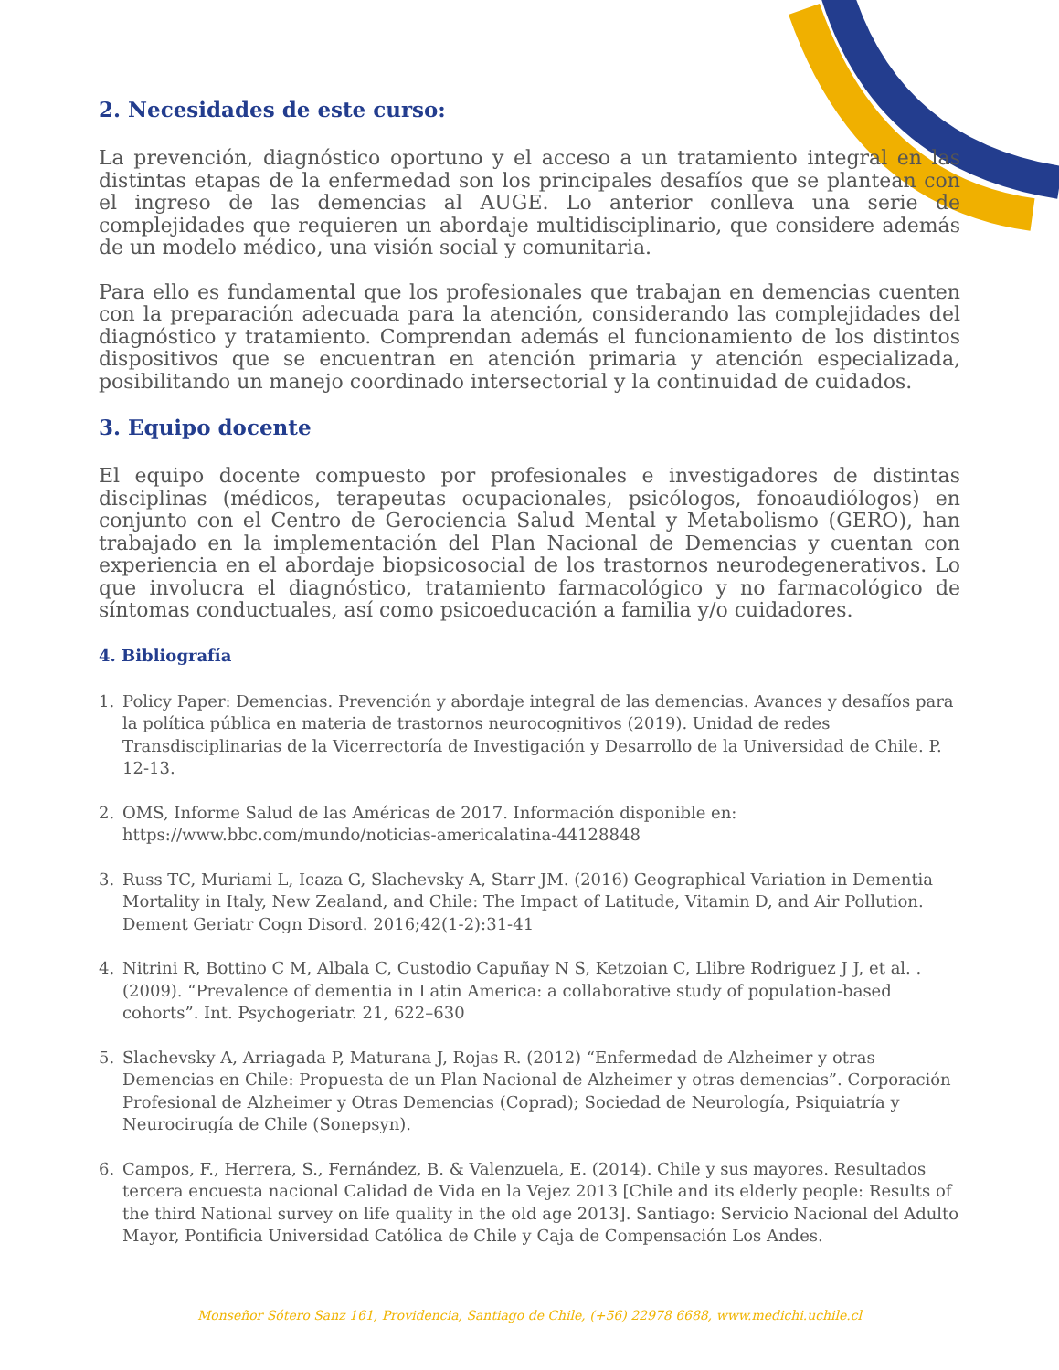2. Necesidades de este curso:
La prevención, diagnóstico oportuno y el acceso a un tratamiento integral en las distintas etapas de la enfermedad son los principales desafíos que se plantean con el ingreso de las demencias al AUGE. Lo anterior conlleva una serie de complejidades que requieren un abordaje multidisciplinario, que considere además de un modelo médico, una visión social y comunitaria.
Para ello es fundamental que los profesionales que trabajan en demencias cuenten con la preparación adecuada para la atención, considerando las complejidades del diagnóstico y tratamiento. Comprendan además el funcionamiento de los distintos dispositivos que se encuentran en atención primaria y atención especializada, posibilitando un manejo coordinado intersectorial y la continuidad de cuidados.
3. Equipo docente
El equipo docente compuesto por profesionales e investigadores de distintas disciplinas (médicos, terapeutas ocupacionales, psicólogos, fonoaudiólogos) en conjunto con el Centro de Gerociencia Salud Mental y Metabolismo (GERO), han trabajado en la implementación del Plan Nacional de Demencias y cuentan con experiencia en el abordaje biopsicosocial de los trastornos neurodegenerativos. Lo que involucra el diagnóstico, tratamiento farmacológico y no farmacológico de síntomas conductuales, así como psicoeducación a familia y/o cuidadores.
4. Bibliografía
1. Policy Paper: Demencias. Prevención y abordaje integral de las demencias. Avances y desafíos para la política pública en materia de trastornos neurocognitivos (2019). Unidad de redes Transdisciplinarias de la Vicerrectoría de Investigación y Desarrollo de la Universidad de Chile. P. 12-13.
2. OMS, Informe Salud de las Américas de 2017. Información disponible en: https://www.bbc.com/mundo/noticias-americalatina-44128848
3. Russ TC, Muriami L, Icaza G, Slachevsky A, Starr JM. (2016) Geographical Variation in Dementia Mortality in Italy, New Zealand, and Chile: The Impact of Latitude, Vitamin D, and Air Pollution. Dement Geriatr Cogn Disord. 2016;42(1-2):31-41
4. Nitrini R, Bottino C M, Albala C, Custodio Capuñay N S, Ketzoian C, Llibre Rodriguez J J, et al. . (2009). “Prevalence of dementia in Latin America: a collaborative study of population-based cohorts”. Int. Psychogeriatr. 21, 622–630
5. Slachevsky A, Arriagada P, Maturana J, Rojas R. (2012) “Enfermedad de Alzheimer y otras Demencias en Chile: Propuesta de un Plan Nacional de Alzheimer y otras demencias”. Corporación Profesional de Alzheimer y Otras Demencias (Coprad); Sociedad de Neurología, Psiquiatría y Neurocirugía de Chile (Sonepsyn).
6. Campos, F., Herrera, S., Fernández, B. & Valenzuela, E. (2014). Chile y sus mayores. Resultados tercera encuesta nacional Calidad de Vida en la Vejez 2013 [Chile and its elderly people: Results of the third National survey on life quality in the old age 2013]. Santiago: Servicio Nacional del Adulto Mayor, Pontificia Universidad Católica de Chile y Caja de Compensación Los Andes.
Monseñor Sótero Sanz 161, Providencia, Santiago de Chile, (+56) 22978 6688, www.medichi.uchile.cl